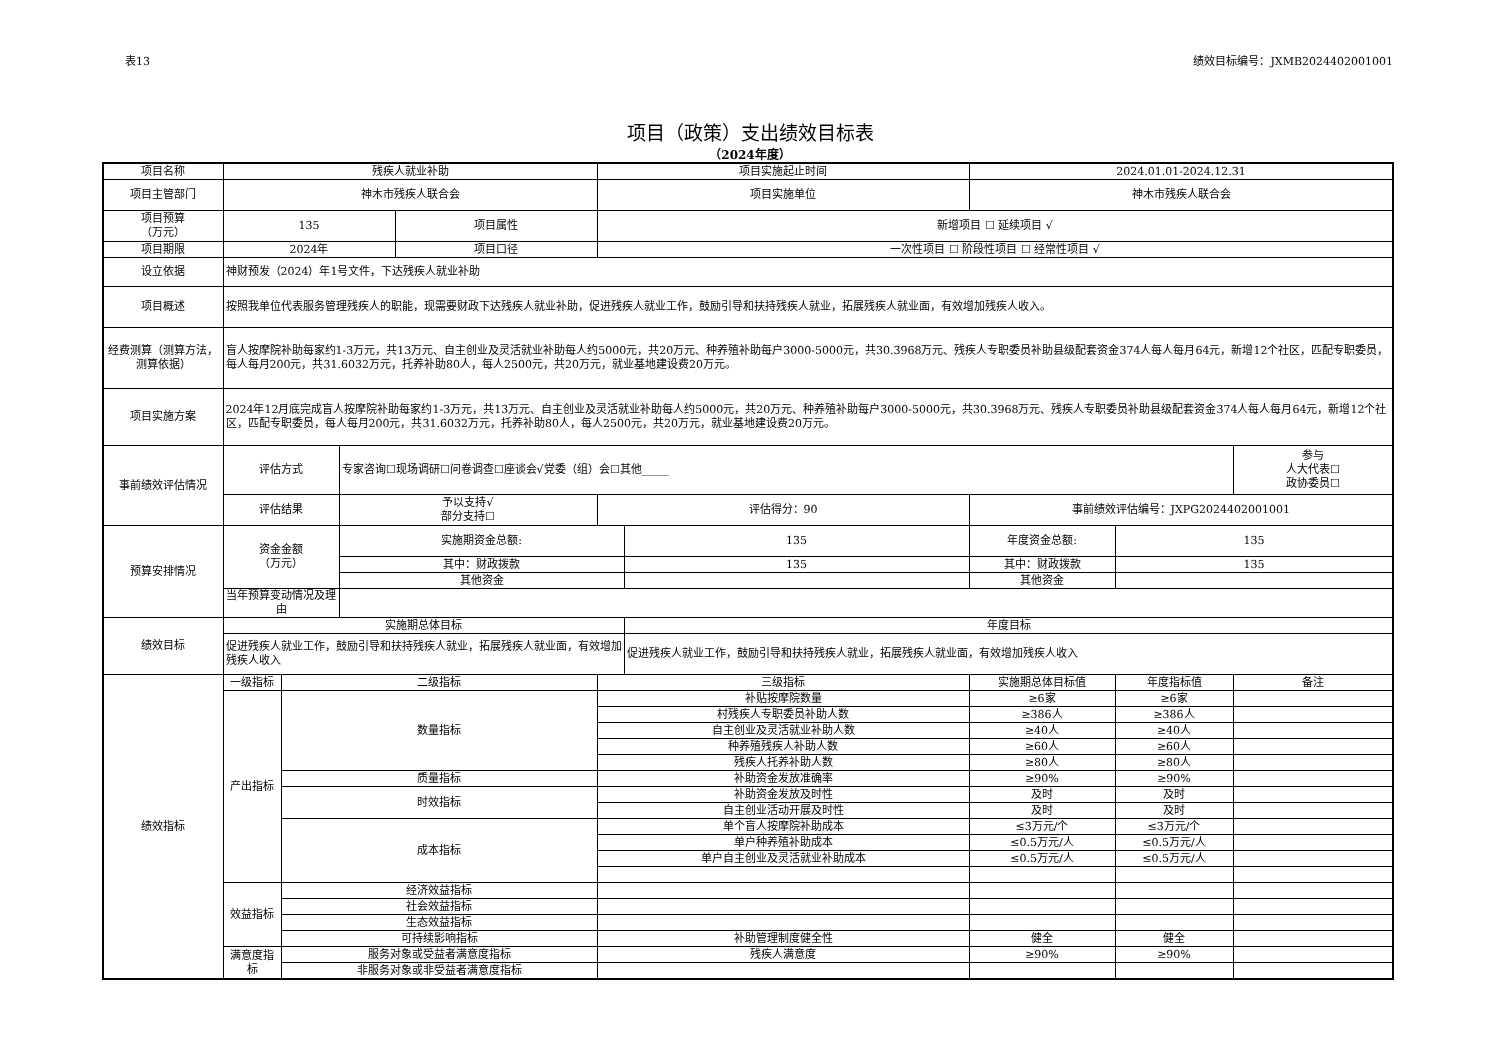表13 绩效目标编号：JXMB2024402001001
项目（政策）支出绩效目标表
（2024年度）
| 项目名称 | 残疾人就业补助 | | | | 项目实施起止时间 | | 2024.01.01-2024.12.31 | | |
| 项目主管部门 | 神木市残疾人联合会 | | | | 项目实施单位 | | 神木市残疾人联合会 | | |
| 项目预算 （万元） | 135 | | | 项目属性 | 新增项目 ☐ 延续项目 √ | | | | |
| 项目期限 | 2024年 | | | 项目口径 | 一次性项目 ☐ 阶段性项目 ☐ 经常性项目 √ | | | | |
| 设立依据 | 神财预发（2024）年1号文件，下达残疾人就业补助 | | | | | | | | |
| 项目概述 | 按照我单位代表服务管理残疾人的职能，现需要财政下达残疾人就业补助，促进残疾人就业工作，鼓励引导和扶持残疾人就业，拓展残疾人就业面，有效增加残疾人收入。 | | | | | | | | |
| 经费测算（测算方法，测算依据） | 盲人按摩院补助每家约1-3万元，共13万元、自主创业及灵活就业补助每人约5000元，共20万元、种养殖补助每户3000-5000元，共30.3968万元、残疾人专职委员补助县级配套资金374人每人每月64元，新增12个社区，匹配专职委员，每人每月200元，共31.6032万元，托养补助80人，每人2500元，共20万元，就业基地建设费20万元。 | | | | | | | | |
| 项目实施方案 | 2024年12月底完成盲人按摩院补助每家约1-3万元，共13万元、自主创业及灵活就业补助每人约5000元，共20万元、种养殖补助每户3000-5000元，共30.3968万元、残疾人专职委员补助县级配套资金374人每人每月64元，新增12个社区，匹配专职委员，每人每月200元，共31.6032万元，托养补助80人，每人2500元，共20万元，就业基地建设费20万元。 | | | | | | | | |
| 事前绩效评估情况 | 评估方式 | | 专家咨询☐现场调研☐问卷调查☐座谈会√党委（组）会☐其他_____ | | | | | | 参与 人大代表☐ 政协委员☐ |
| | 评估结果 | | 予以支持√ 部分支持☐ | | 评估得分：90 | | 事前绩效评估编号：JXPG2024402001001 | | |
| 预算安排情况 | 资金金额 （万元） | | 实施期资金总额: | | | 135 | 年度资金总额: | 135 | |
| | | | 其中：财政拨款 | | | 135 | 其中：财政拨款 | 135 | |
| | | | 其他资金 | | | | 其他资金 | | |
| | 当年预算变动情况及理由 | | | | | | | | |
| 绩效目标 | 实施期总体目标 | | | | | 年度目标 | | | |
| | 促进残疾人就业工作，鼓励引导和扶持残疾人就业，拓展残疾人就业面，有效增加残疾人收入 | | | | | 促进残疾人就业工作，鼓励引导和扶持残疾人就业，拓展残疾人就业面，有效增加残疾人收入 | | | |
| 绩效指标 | 一级指标 | 二级指标 | | | 三级指标 | | 实施期总体目标值 | 年度指标值 | 备注 |
| | 产出指标 | 数量指标 | | | 补贴按摩院数量 | | ≥6家 | ≥6家 | |
| | | | | | 村残疾人专职委员补助人数 | | ≥386人 | ≥386人 | |
| | | | | | 自主创业及灵活就业补助人数 | | ≥40人 | ≥40人 | |
| | | | | | 种养殖残疾人补助人数 | | ≥60人 | ≥60人 | |
| | | | | | 残疾人托养补助人数 | | ≥80人 | ≥80人 | |
| | | 质量指标 | | | 补助资金发放准确率 | | ≥90% | ≥90% | |
| | | 时效指标 | | | 补助资金发放及时性 | | 及时 | 及时 | |
| | | | | | 自主创业活动开展及时性 | | 及时 | 及时 | |
| | | 成本指标 | | | 单个盲人按摩院补助成本 | | ≤3万元/个 | ≤3万元/个 | |
| | | | | | 单户种养殖补助成本 | | ≤0.5万元/人 | ≤0.5万元/人 | |
| | | | | | 单户自主创业及灵活就业补助成本 | | ≤0.5万元/人 | ≤0.5万元/人 | |
| | 效益指标 | 经济效益指标 | | | | | | | |
| | | 社会效益指标 | | | | | | | |
| | | 生态效益指标 | | | | | | | |
| | | 可持续影响指标 | | | 补助管理制度健全性 | | 健全 | 健全 | |
| | 满意度指标 | 服务对象或受益者满意度指标 | | | 残疾人满意度 | | ≥90% | ≥90% | |
| | | 非服务对象或非受益者满意度指标 | | | | | | | |